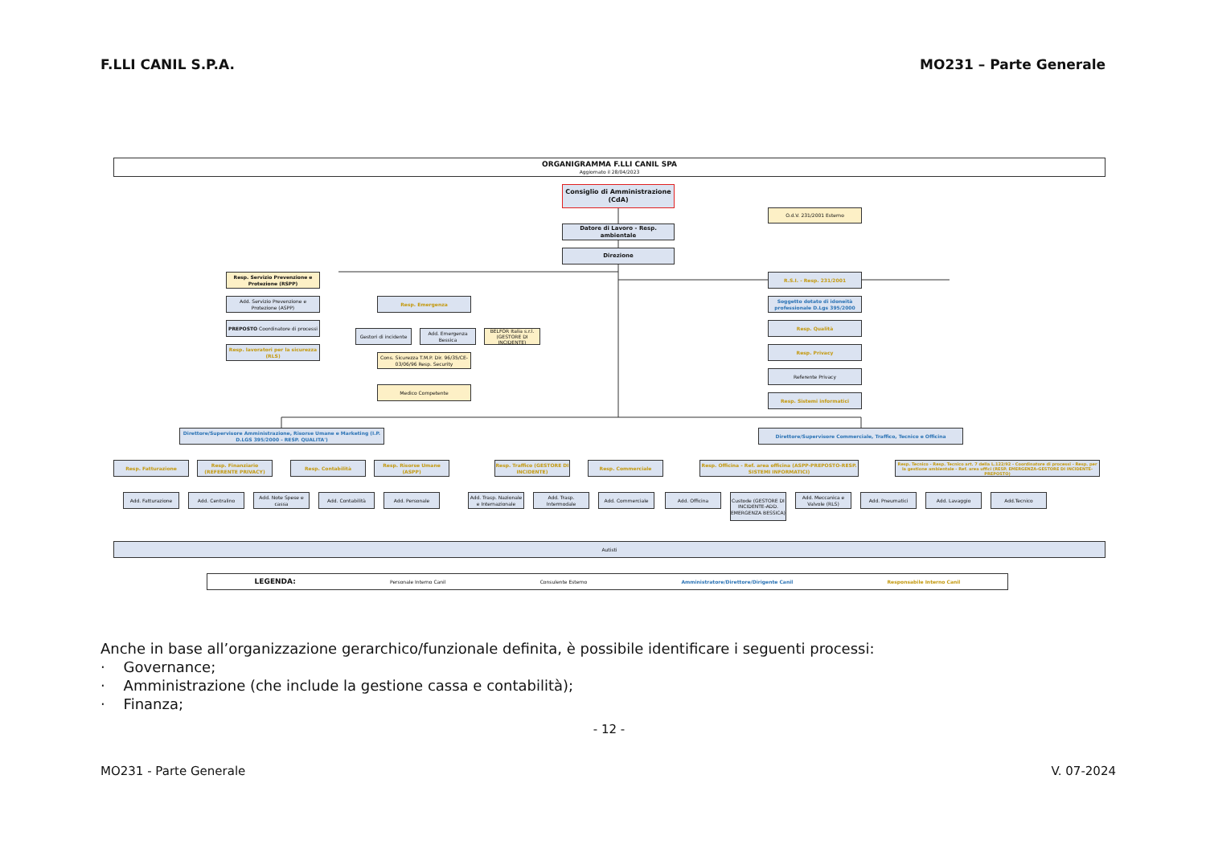F.LLI CANIL S.P.A. MO231 – Parte Generale
ORGANIGRAMMA F.LLI CANIL SPA
Aggiornato il 28/04/2023
Consiglio di Amministrazione (CdA)
O.d.V. 231/2001 Esterno
Datore di Lavoro - Resp. ambientale
Direzione
Resp. Servizio Prevenzione e Protezione (RSPP)
Add. Servizio Prevenzione e Protezione (ASPP)
PREPOSTO Coordinatore di processi
Resp. lavoratori per la sicurezza (RLS)
Resp. Emergenza
Gestori di incidente
Add. Emergenza Bessica
BELFOR Italia s.r.l. (GESTORE DI INCIDENTE)
Cons. Sicurezza T.M.P. Dir. 96/35/CE-03/06/96 Resp. Security
Medico Competente
R.S.I. - Resp. 231/2001
Soggetto dotato di idoneità professionale D.Lgs 395/2000
Resp. Qualità
Resp. Privacy
Referente Privacy
Resp. Sistemi informatici
Direttore/Supervisore Amministrazione, Risorse Umane e Marketing (I.P. D.LGS 395/2000 - RESP. QUALITA')
Direttore/Supervisore Commerciale, Traffico, Tecnico e Officina
Resp. Fatturazione
Resp. Finanziario (REFERENTE PRIVACY)
Resp. Contabilità
Resp. Risorse Umane (ASPP)
Resp. Traffico (GESTORE DI INCIDENTE)
Resp. Commerciale
Resp. Officina - Ref. area officina (ASPP-PREPOSTO-RESP. SISTEMI INFORMATICI)
Resp. Tecnico - Resp. Tecnico art. 7 della L.122/92 - Coordinatore di processi - Resp. per la gestione ambientale - Ref. area uffici (RESP. EMERGENZA-GESTORE DI INCIDENTE-PREPOSTO)
Add. Fatturazione Add. Centralino
Add. Note Spese e cassa
Add. Contabilità Add. Personale
Add. Trasp. Nazionale e Internazionale
Add. Trasp. Intermodale
Add. Commerciale Add. Officina
Custode (GESTORE DI INCIDENTE-ADD. EMERGENZA BESSICA)
Add. Meccanica e Valvole (RLS)
Add. Pneumatici Add. Lavaggio Add.Tecnico
Autisti
LEGENDA: Personale Interno Canil Consulente Esterno Amministratore/Direttore/Dirigente Canil Responsabile Interno Canil
Anche in base all’organizzazione gerarchico/funzionale definita, è possibile identificare i seguenti processi:
· Governance;
· Amministrazione (che include la gestione cassa e contabilità);
· Finanza;
- 12 -
MO231 - Parte Generale V. 07-2024